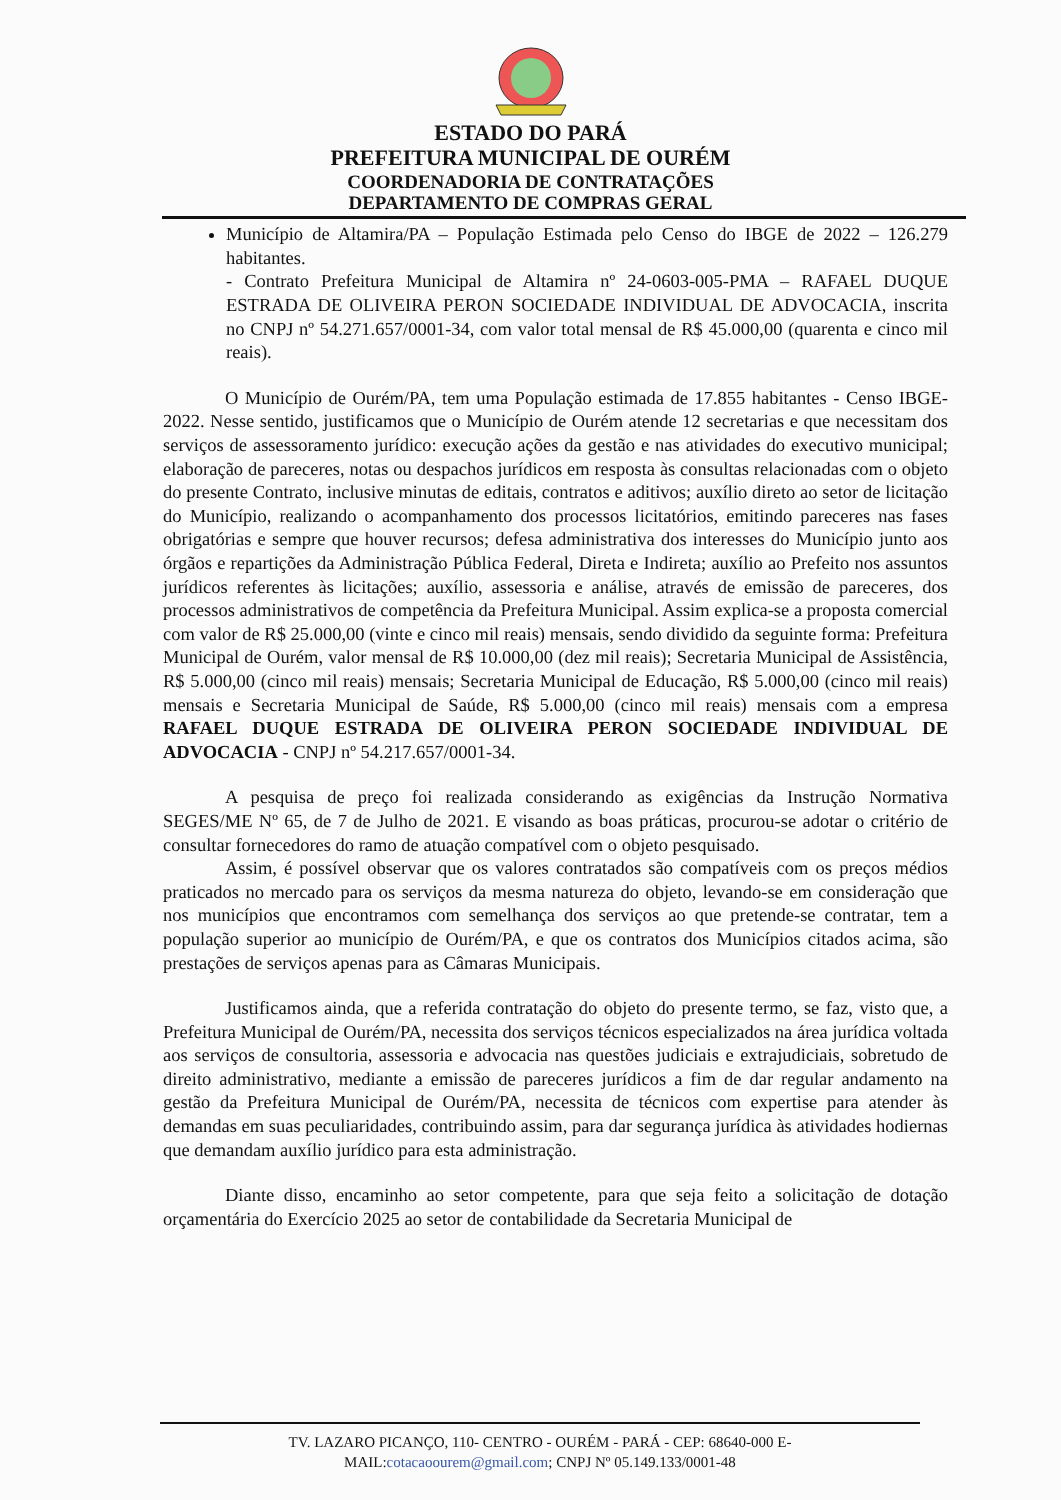ESTADO DO PARÁ
PREFEITURA MUNICIPAL DE OURÉM
COORDENADORIA DE CONTRATAÇÕES
DEPARTAMENTO DE COMPRAS GERAL
Município de Altamira/PA – População Estimada pelo Censo do IBGE de 2022 – 126.279 habitantes.
- Contrato Prefeitura Municipal de Altamira nº 24-0603-005-PMA – RAFAEL DUQUE ESTRADA DE OLIVEIRA PERON SOCIEDADE INDIVIDUAL DE ADVOCACIA, inscrita no CNPJ nº 54.271.657/0001-34, com valor total mensal de R$ 45.000,00 (quarenta e cinco mil reais).
O Município de Ourém/PA, tem uma População estimada de 17.855 habitantes - Censo IBGE-2022. Nesse sentido, justificamos que o Município de Ourém atende 12 secretarias e que necessitam dos serviços de assessoramento jurídico: execução ações da gestão e nas atividades do executivo municipal; elaboração de pareceres, notas ou despachos jurídicos em resposta às consultas relacionadas com o objeto do presente Contrato, inclusive minutas de editais, contratos e aditivos; auxílio direto ao setor de licitação do Município, realizando o acompanhamento dos processos licitatórios, emitindo pareceres nas fases obrigatórias e sempre que houver recursos; defesa administrativa dos interesses do Município junto aos órgãos e repartições da Administração Pública Federal, Direta e Indireta; auxílio ao Prefeito nos assuntos jurídicos referentes às licitações; auxílio, assessoria e análise, através de emissão de pareceres, dos processos administrativos de competência da Prefeitura Municipal. Assim explica-se a proposta comercial com valor de R$ 25.000,00 (vinte e cinco mil reais) mensais, sendo dividido da seguinte forma: Prefeitura Municipal de Ourém, valor mensal de R$ 10.000,00 (dez mil reais); Secretaria Municipal de Assistência, R$ 5.000,00 (cinco mil reais) mensais; Secretaria Municipal de Educação, R$ 5.000,00 (cinco mil reais) mensais e Secretaria Municipal de Saúde, R$ 5.000,00 (cinco mil reais) mensais com a empresa RAFAEL DUQUE ESTRADA DE OLIVEIRA PERON SOCIEDADE INDIVIDUAL DE ADVOCACIA - CNPJ nº 54.217.657/0001-34.
A pesquisa de preço foi realizada considerando as exigências da Instrução Normativa SEGES/ME Nº 65, de 7 de Julho de 2021. E visando as boas práticas, procurou-se adotar o critério de consultar fornecedores do ramo de atuação compatível com o objeto pesquisado.
Assim, é possível observar que os valores contratados são compatíveis com os preços médios praticados no mercado para os serviços da mesma natureza do objeto, levando-se em consideração que nos municípios que encontramos com semelhança dos serviços ao que pretende-se contratar, tem a população superior ao município de Ourém/PA, e que os contratos dos Municípios citados acima, são prestações de serviços apenas para as Câmaras Municipais.
Justificamos ainda, que a referida contratação do objeto do presente termo, se faz, visto que, a Prefeitura Municipal de Ourém/PA, necessita dos serviços técnicos especializados na área jurídica voltada aos serviços de consultoria, assessoria e advocacia nas questões judiciais e extrajudiciais, sobretudo de direito administrativo, mediante a emissão de pareceres jurídicos a fim de dar regular andamento na gestão da Prefeitura Municipal de Ourém/PA, necessita de técnicos com expertise para atender às demandas em suas peculiaridades, contribuindo assim, para dar segurança jurídica às atividades hodiernas que demandam auxílio jurídico para esta administração.
Diante disso, encaminho ao setor competente, para que seja feito a solicitação de dotação orçamentária do Exercício 2025 ao setor de contabilidade da Secretaria Municipal de
TV. LAZARO PICANÇO, 110- CENTRO - OURÉM - PARÁ - CEP: 68640-000 E-
MAIL:cotacaoourem@gmail.com; CNPJ Nº 05.149.133/0001-48